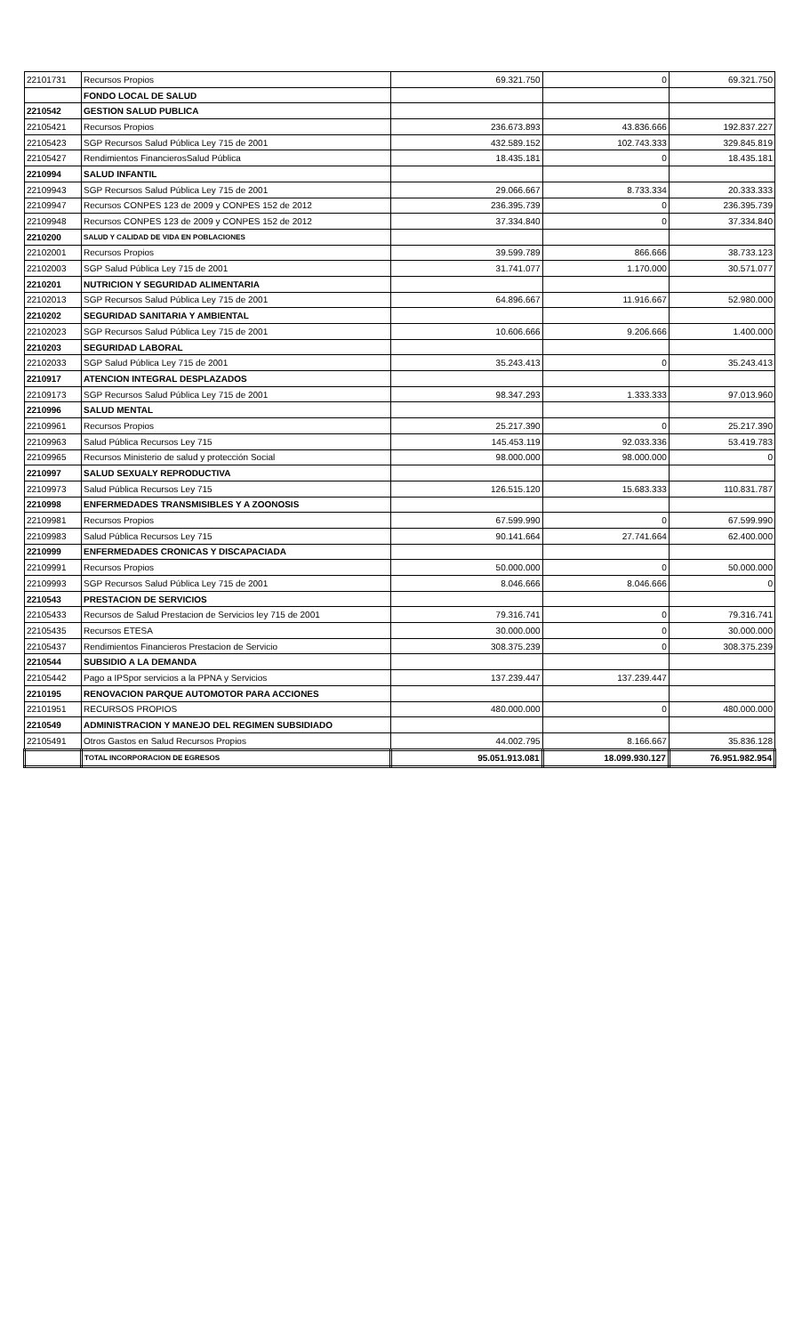| 22101731 | Recursos Propios | 69.321.750 | 0 | 69.321.750 |
| | FONDO LOCAL DE SALUD | | | |
| 2210542 | GESTION SALUD PUBLICA | | | |
| 22105421 | Recursos Propios | 236.673.893 | 43.836.666 | 192.837.227 |
| 22105423 | SGP Recursos Salud Pública Ley 715 de 2001 | 432.589.152 | 102.743.333 | 329.845.819 |
| 22105427 | Rendimientos FinancierosSalud Pública | 18.435.181 | 0 | 18.435.181 |
| 2210994 | SALUD INFANTIL | | | |
| 22109943 | SGP Recursos Salud Pública Ley 715 de 2001 | 29.066.667 | 8.733.334 | 20.333.333 |
| 22109947 | Recursos CONPES 123 de 2009 y CONPES 152 de 2012 | 236.395.739 | 0 | 236.395.739 |
| 22109948 | Recursos CONPES 123 de 2009 y CONPES 152 de 2012 | 37.334.840 | 0 | 37.334.840 |
| 2210200 | SALUD Y CALIDAD DE VIDA EN POBLACIONES | | | |
| 22102001 | Recursos Propios | 39.599.789 | 866.666 | 38.733.123 |
| 22102003 | SGP Salud Pública Ley 715 de 2001 | 31.741.077 | 1.170.000 | 30.571.077 |
| 2210201 | NUTRICION Y SEGURIDAD ALIMENTARIA | | | |
| 22102013 | SGP Recursos Salud Pública Ley 715 de 2001 | 64.896.667 | 11.916.667 | 52.980.000 |
| 2210202 | SEGURIDAD SANITARIA Y AMBIENTAL | | | |
| 22102023 | SGP Recursos Salud Pública Ley 715 de 2001 | 10.606.666 | 9.206.666 | 1.400.000 |
| 2210203 | SEGURIDAD LABORAL | | | |
| 22102033 | SGP Salud Pública Ley 715 de 2001 | 35.243.413 | 0 | 35.243.413 |
| 2210917 | ATENCION INTEGRAL DESPLAZADOS | | | |
| 22109173 | SGP Recursos Salud Pública Ley 715 de 2001 | 98.347.293 | 1.333.333 | 97.013.960 |
| 2210996 | SALUD MENTAL | | | |
| 22109961 | Recursos Propios | 25.217.390 | 0 | 25.217.390 |
| 22109963 | Salud Pública Recursos Ley 715 | 145.453.119 | 92.033.336 | 53.419.783 |
| 22109965 | Recursos Ministerio de salud y protección Social | 98.000.000 | 98.000.000 | 0 |
| 2210997 | SALUD SEXUALY REPRODUCTIVA | | | |
| 22109973 | Salud Pública Recursos Ley 715 | 126.515.120 | 15.683.333 | 110.831.787 |
| 2210998 | ENFERMEDADES TRANSMISIBLES Y A ZOONOSIS | | | |
| 22109981 | Recursos Propios | 67.599.990 | 0 | 67.599.990 |
| 22109983 | Salud Pública Recursos Ley 715 | 90.141.664 | 27.741.664 | 62.400.000 |
| 2210999 | ENFERMEDADES CRONICAS Y DISCAPACIADA | | | |
| 22109991 | Recursos Propios | 50.000.000 | 0 | 50.000.000 |
| 22109993 | SGP Recursos Salud Pública Ley 715 de 2001 | 8.046.666 | 8.046.666 | 0 |
| 2210543 | PRESTACION DE SERVICIOS | | | |
| 22105433 | Recursos de Salud Prestacion de Servicios ley 715 de 2001 | 79.316.741 | 0 | 79.316.741 |
| 22105435 | Recursos ETESA | 30.000.000 | 0 | 30.000.000 |
| 22105437 | Rendimientos Financieros Prestacion de Servicio | 308.375.239 | 0 | 308.375.239 |
| 2210544 | SUBSIDIO A LA DEMANDA | | | |
| 22105442 | Pago a IPSpor servicios a la PPNA y Servicios | 137.239.447 | 137.239.447 | |
| 2210195 | RENOVACION PARQUE AUTOMOTOR PARA ACCIONES | | | |
| 22101951 | RECURSOS PROPIOS | 480.000.000 | 0 | 480.000.000 |
| 2210549 | ADMINISTRACION Y MANEJO DEL REGIMEN SUBSIDIADO | | | |
| 22105491 | Otros Gastos en Salud Recursos Propios | 44.002.795 | 8.166.667 | 35.836.128 |
| | TOTAL INCORPORACION DE EGRESOS | 95.051.913.081 | 18.099.930.127 | 76.951.982.954 |